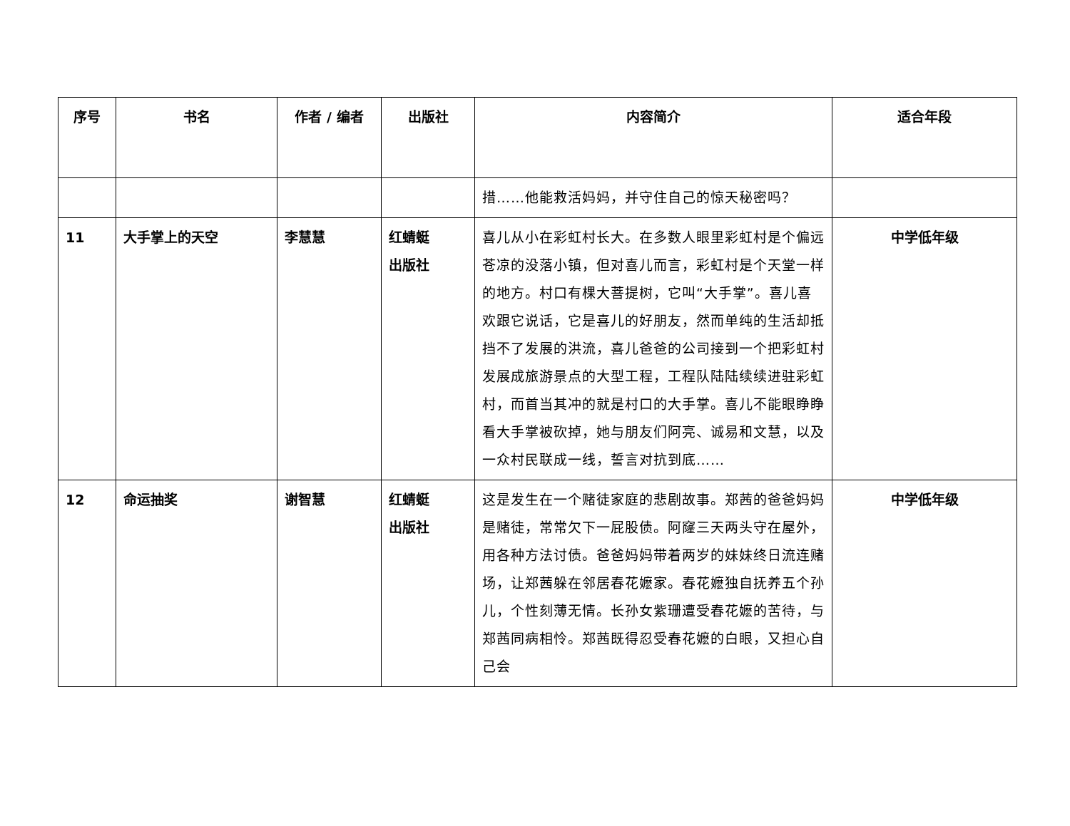| 序号 | 书名 | 作者 / 编者 | 出版社 | 内容简介 | 适合年段 |
| --- | --- | --- | --- | --- | --- |
| | | | | 措……他能救活妈妈，并守住自己的惊天秘密吗？ | |
| 11 | 大手掌上的天空 | 李慧慧 | 红蜻蜓 出版社 | 喜儿从小在彩虹村长大。在多数人眼里彩虹村是个偏远苍凉的没落小镇，但对喜儿而言，彩虹村是个天堂一样的地方。村口有棵大菩提树，它叫“大手掌”。喜儿喜欢跟它说话，它是喜儿的好朋友，然而单纯的生活却抵挡不了发展的洪流，喜儿爸爸的公司接到一个把彩虹村发展成旅游景点的大型工程，工程队陆陆续续进驻彩虹村，而首当其冲的就是村口的大手掌。喜儿不能眼睁睁看大手掌被砍掉，她与朋友们阿亮、诚易和文慧，以及一众村民联成一线，誓言对抗到底…… | 中学低年级 |
| 12 | 命运抽奖 | 谢智慧 | 红蜻蜓 出版社 | 这是发生在一个赌徒家庭的悲剧故事。郑茜的爸爸妈妈是赌徒，常常欠下一屁股债。阿窿三天两头守在屋外，用各种方法讨债。爸爸妈妈带着两岁的妹妹终日流连赌场，让郑茜躲在邻居春花嬷家。春花嬷独自抚养五个孙儿，个性刻薄无情。长孙女紫珊遭受春花嬷的苦待，与郑茜同病相怜。郑茜既得忍受春花嬷的白眼，又担心自己会 | 中学低年级 |